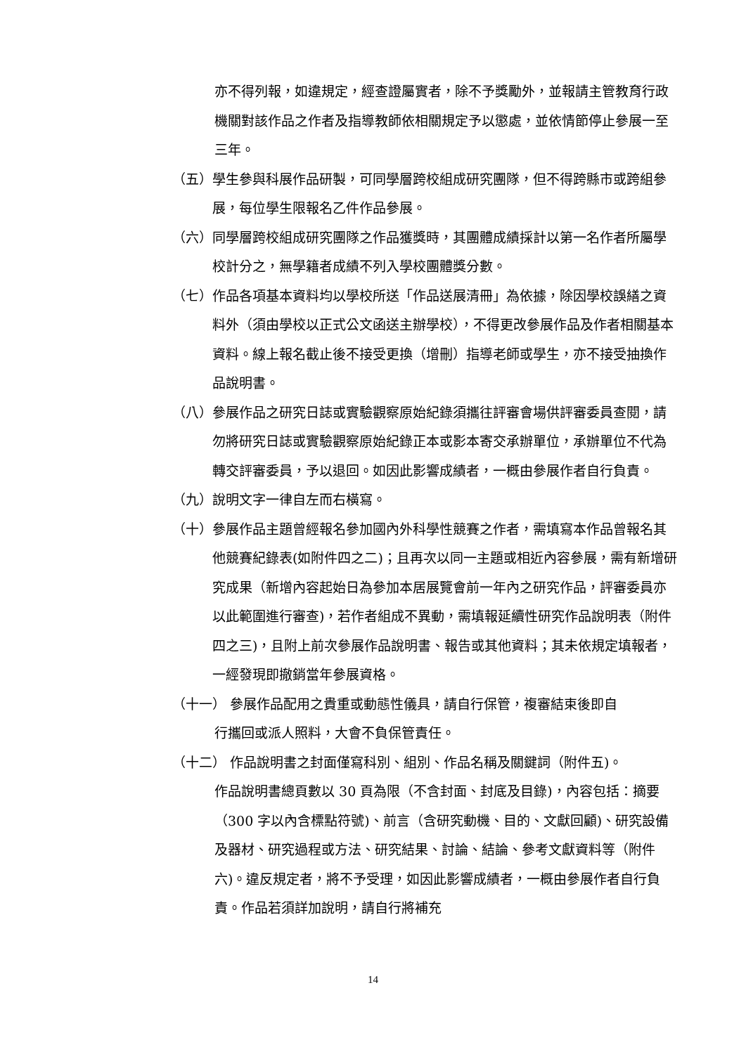亦不得列報，如違規定，經查證屬實者，除不予獎勵外，並報請主管教育行政機關對該作品之作者及指導教師依相關規定予以懲處，並依情節停止參展一至三年。
（五） 學生參與科展作品研製，可同學層跨校組成研究團隊，但不得跨縣市或跨組參展，每位學生限報名乙件作品參展。
（六） 同學層跨校組成研究團隊之作品獲獎時，其團體成績採計以第一名作者所屬學校計分之，無學籍者成績不列入學校團體獎分數。
（七） 作品各項基本資料均以學校所送「作品送展清冊」為依據，除因學校誤繕之資料外（須由學校以正式公文函送主辦學校），不得更改參展作品及作者相關基本資料。線上報名截止後不接受更換（增刪）指導老師或學生，亦不接受抽換作品說明書。
（八） 參展作品之研究日誌或實驗觀察原始紀錄須攜往評審會場供評審委員查閱，請勿將研究日誌或實驗觀察原始紀錄正本或影本寄交承辦單位，承辦單位不代為轉交評審委員，予以退回。如因此影響成績者，一概由參展作者自行負責。
（九） 說明文字一律自左而右橫寫。
（十） 參展作品主題曾經報名參加國內外科學性競賽之作者，需填寫本作品曾報名其他競賽紀錄表(如附件四之二)；且再次以同一主題或相近內容參展，需有新增研究成果（新增內容起始日為參加本居展覽會前一年內之研究作品，評審委員亦以此範圍進行審查)，若作者組成不異動，需填報延續性研究作品說明表（附件四之三)，且附上前次參展作品說明書、報告或其他資料；其未依規定填報者，一經發現即撤銷當年參展資格。
（十一） 參展作品配用之貴重或動態性儀具，請自行保管，複審結束後即自
行攜回或派人照料，大會不負保管責任。
（十二） 作品說明書之封面僅寫科別、組別、作品名稱及關鍵詞（附件五)。
作品說明書總頁數以 30 頁為限（不含封面、封底及目錄)，內容包括：摘要（300 字以內含標點符號)、前言（含研究動機、目的、文獻回顧)、研究設備及器材、研究過程或方法、研究結果、討論、結論、參考文獻資料等（附件六)。違反規定者，將不予受理，如因此影響成績者，一概由參展作者自行負責。作品若須詳加說明，請自行將補充
14